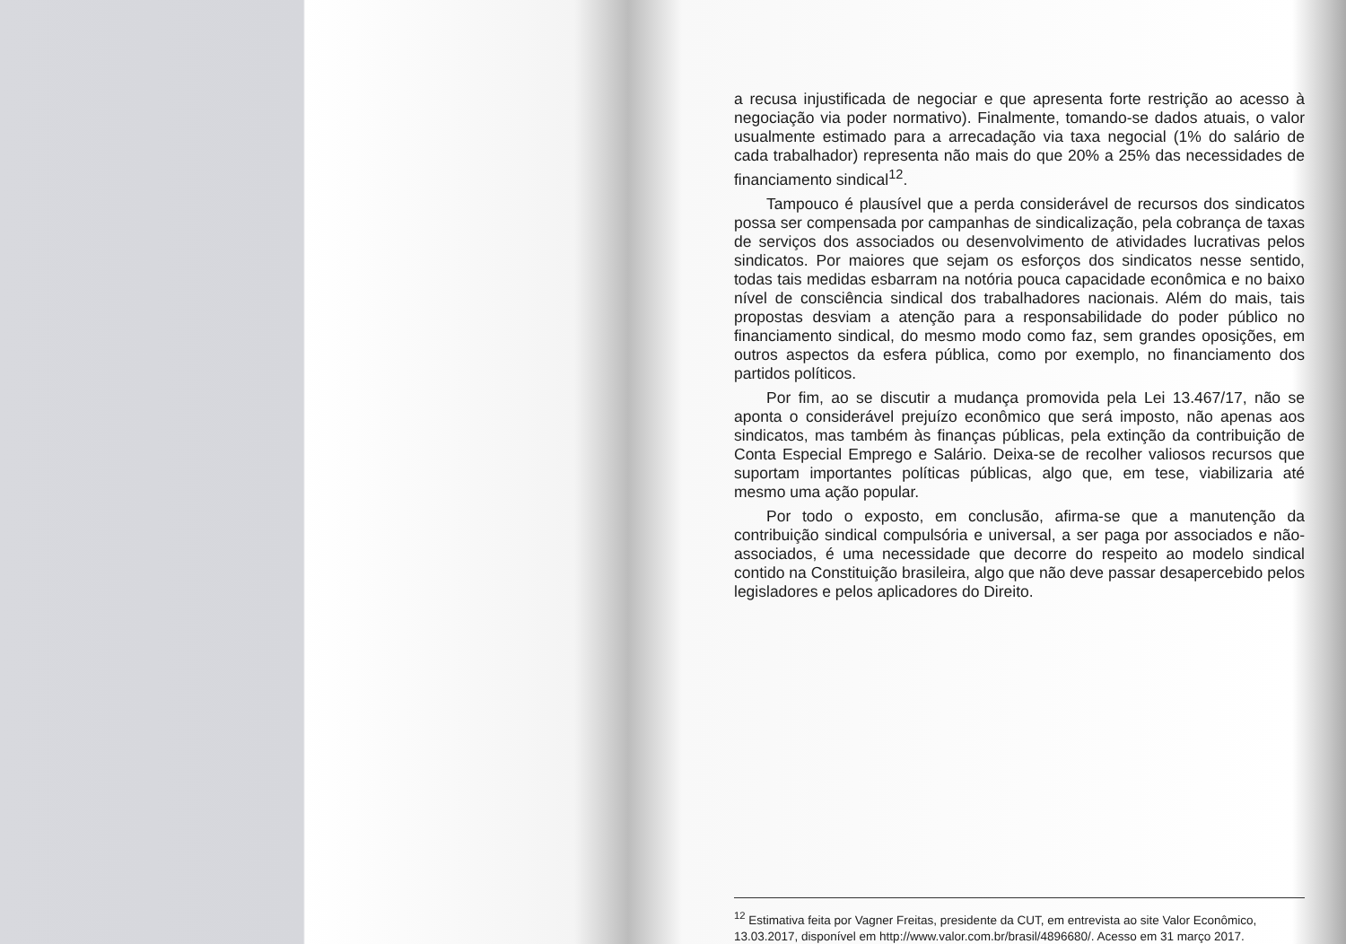a recusa injustificada de negociar e que apresenta forte restrição ao acesso à negociação via poder normativo). Finalmente, tomando-se dados atuais, o valor usualmente estimado para a arrecadação via taxa negocial (1% do salário de cada trabalhador) representa não mais do que 20% a 25% das necessidades de financiamento sindical<sup>12</sup>.
Tampouco é plausível que a perda considerável de recursos dos sindicatos possa ser compensada por campanhas de sindicalização, pela cobrança de taxas de serviços dos associados ou desenvolvimento de atividades lucrativas pelos sindicatos. Por maiores que sejam os esforços dos sindicatos nesse sentido, todas tais medidas esbarram na notória pouca capacidade econômica e no baixo nível de consciência sindical dos trabalhadores nacionais. Além do mais, tais propostas desviam a atenção para a responsabilidade do poder público no financiamento sindical, do mesmo modo como faz, sem grandes oposições, em outros aspectos da esfera pública, como por exemplo, no financiamento dos partidos políticos.
Por fim, ao se discutir a mudança promovida pela Lei 13.467/17, não se aponta o considerável prejuízo econômico que será imposto, não apenas aos sindicatos, mas também às finanças públicas, pela extinção da contribuição de Conta Especial Emprego e Salário. Deixa-se de recolher valiosos recursos que suportam importantes políticas públicas, algo que, em tese, viabilizaria até mesmo uma ação popular.
Por todo o exposto, em conclusão, afirma-se que a manutenção da contribuição sindical compulsória e universal, a ser paga por associados e não-associados, é uma necessidade que decorre do respeito ao modelo sindical contido na Constituição brasileira, algo que não deve passar desapercebido pelos legisladores e pelos aplicadores do Direito.
<sup>12</sup> Estimativa feita por Vagner Freitas, presidente da CUT, em entrevista ao site Valor Econômico, 13.03.2017, disponível em http://www.valor.com.br/brasil/4896680/. Acesso em 31 março 2017.